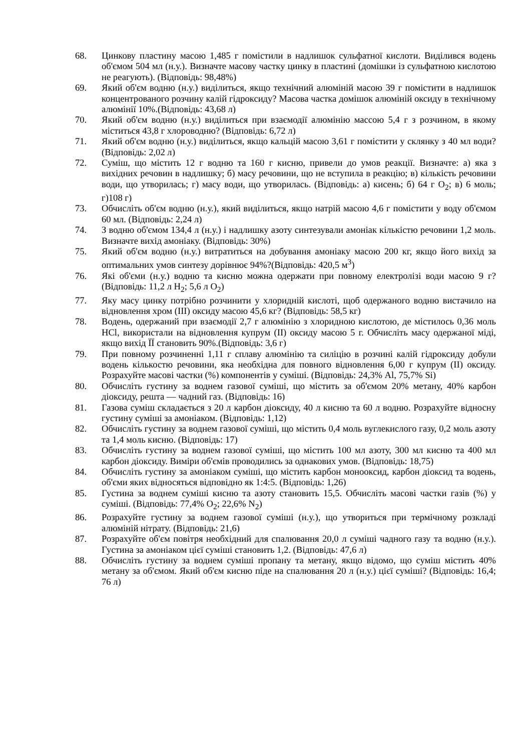68. Цинкову пластину масою 1,485 г помістили в надлишок сульфатної кислоти. Виділився водень об'ємом 504 мл (н.у.). Визначте масову частку цинку в пластині (домішки із сульфатною кислотою не реагують). (Відповідь: 98,48%)
69. Який об'єм водню (н.у.) виділиться, якщо технічний алюміній масою 39 г помістити в надлишок концентрованого розчину калій гідроксиду? Масова частка домішок алюміній оксиду в технічному алюмінії 10%.(Відповідь: 43,68 л)
70. Який об'єм водню (н.у.) виділиться при взаємодії алюмінію массою 5,4 г з розчином, в якому міститься 43,8 г хлороводню? (Відповідь: 6,72 л)
71. Який об'єм водню (н.у.) виділиться, якщо кальцій масою 3,61 г помістити у склянку з 40 мл води? (Відповідь: 2,02 л)
72. Суміш, що містить 12 г водню та 160 г кисню, привели до умов реакції. Визначте: а) яка з вихідних речовин в надлишку; б) масу речовини, що не вступила в реакцію; в) кількість речовини води, що утворилась; г) масу води, що утворилась. (Відповідь: а) кисень; б) 64 г O<sub>2</sub>; в) 6 моль; г)108 г)
73. Обчисліть об'єм водню (н.у.), який виділиться, якщо натрій масою 4,6 г помістити у воду об'ємом 60 мл. (Відповідь: 2,24 л)
74. З водню об'ємом 134,4 л (н.у.) і надлишку азоту синтезували амоніак кількістю речовини 1,2 моль. Визначте вихід амоніаку. (Відповідь: 30%)
75. Який об'єм водню (н.у.) витратиться на добування амоніаку масою 200 кг, якщо його вихід за оптимальних умов синтезу дорівнює 94%?(Відповідь: 420,5 м<sup>3</sup>)
76. Які об'єми (н.у.) водню та кисню можна одержати при повному електролізі води масою 9 г? (Відповідь: 11,2 л H<sub>2</sub>; 5,6 л O<sub>2</sub>)
77. Яку масу цинку потрібно розчинити у хлоридній кислоті, щоб одержаного водню вистачило на відновлення хром (III) оксиду масою 45,6 кг? (Відповідь: 58,5 кг)
78. Водень, одержаний при взаємодії 2,7 г алюмінію з хлоридною кислотою, де містилось 0,36 моль HCl, використали на відновлення купрум (II) оксиду масою 5 г. Обчисліть масу одержаної міді, якщо вихід ЇЇ становить 90%.(Відповідь: 3,6 г)
79. При повному розчиненні 1,11 г сплаву алюмінію та силіцію в розчині калій гідроксиду добули водень кількостю речовини, яка необхідна для повного відновлення 6,00 г купрум (II) оксиду. Розрахуйте масові частки (%) компонентів у суміші. (Відповідь: 24,3% Al, 75,7% Si)
80. Обчисліть густину за воднем газової суміші, що містить за об'ємом 20% метану, 40% карбон діоксиду, решта — чадний газ. (Відповідь: 16)
81. Газова суміш складається з 20 л карбон діоксиду, 40 л кисню та 60 л водню. Розрахуйте відносну густину суміші за амоніаком. (Відповідь: 1,12)
82. Обчисліть густину за воднем газової суміші, що містить 0,4 моль вуглекислого газу, 0,2 моль азоту та 1,4 моль кисню. (Відповідь: 17)
83. Обчисліть густину за воднем газової суміші, що містить 100 мл азоту, 300 мл кисню та 400 мл карбон діоксиду. Виміри об'ємів проводились за однакових умов. (Відповідь: 18,75)
84. Обчисліть густину за амоніаком суміші, що містить карбон монооксид, карбон діоксид та водень, об'єми яких відносяться відповідно як 1:4:5. (Відповідь: 1,26)
85. Густина за воднем суміші кисню та азоту становить 15,5. Обчисліть масові частки газів (%) у суміші. (Відповідь: 77,4% O<sub>2</sub>; 22,6% N<sub>2</sub>)
86. Розрахуйте густину за воднем газової суміші (н.у.), що утвориться при термічному розкладі алюміній нітрату. (Відповідь: 21,6)
87. Розрахуйте об'єм повітря необхідний для спалювання 20,0 л суміші чадного газу та водню (н.у.). Густина за амоніаком цієї суміші становить 1,2. (Відповідь: 47,6 л)
88. Обчисліть густину за воднем суміші пропану та метану, якщо відомо, що суміш містить 40% метану за об'ємом. Який об'єм кисню піде на спалювання 20 л (н.у.) цієї суміші? (Відповідь: 16,4; 76 л)